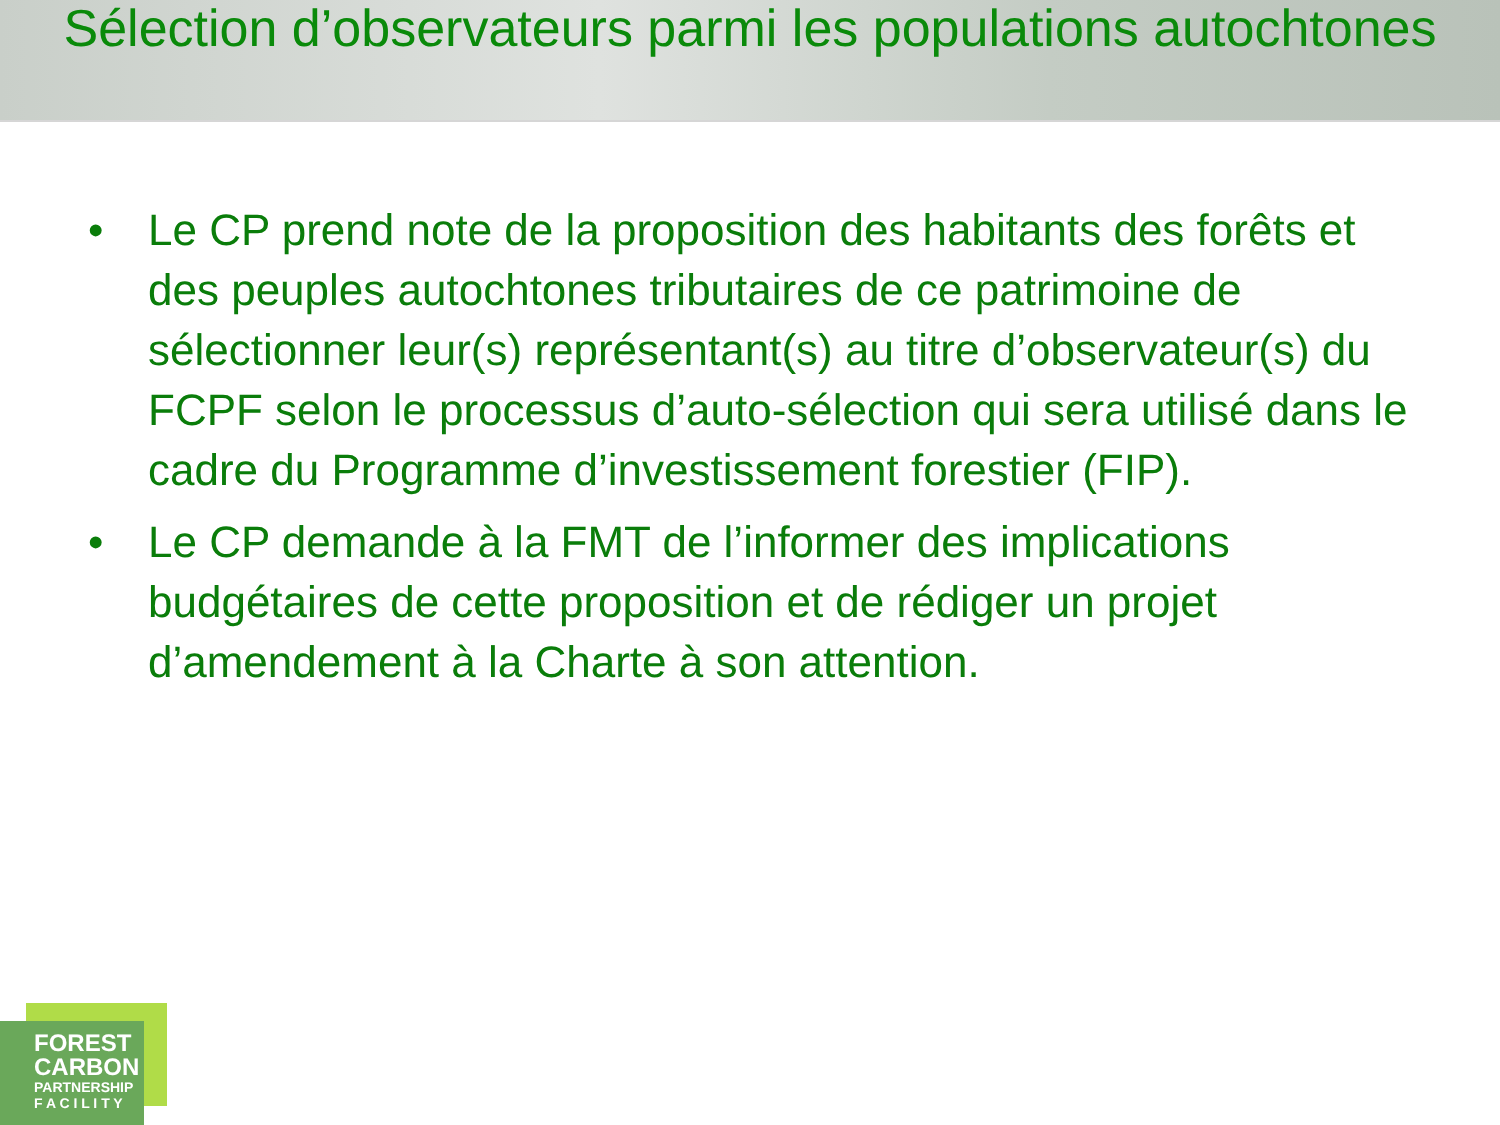Sélection d’observateurs parmi les populations autochtones
• Le CP prend note de la proposition des habitants des forêts et des peuples autochtones tributaires de ce patrimoine de sélectionner leur(s) représentant(s) au titre d’observateur(s) du FCPF selon le processus d’auto-sélection qui sera utilisé dans le cadre du Programme d’investissement forestier (FIP).
• Le CP demande à la FMT de l’informer des implications budgétaires de cette proposition et de rédiger un projet d’amendement à la Charte à son attention.
FOREST
CARBON
PARTNERSHIP
F A C I L I T Y